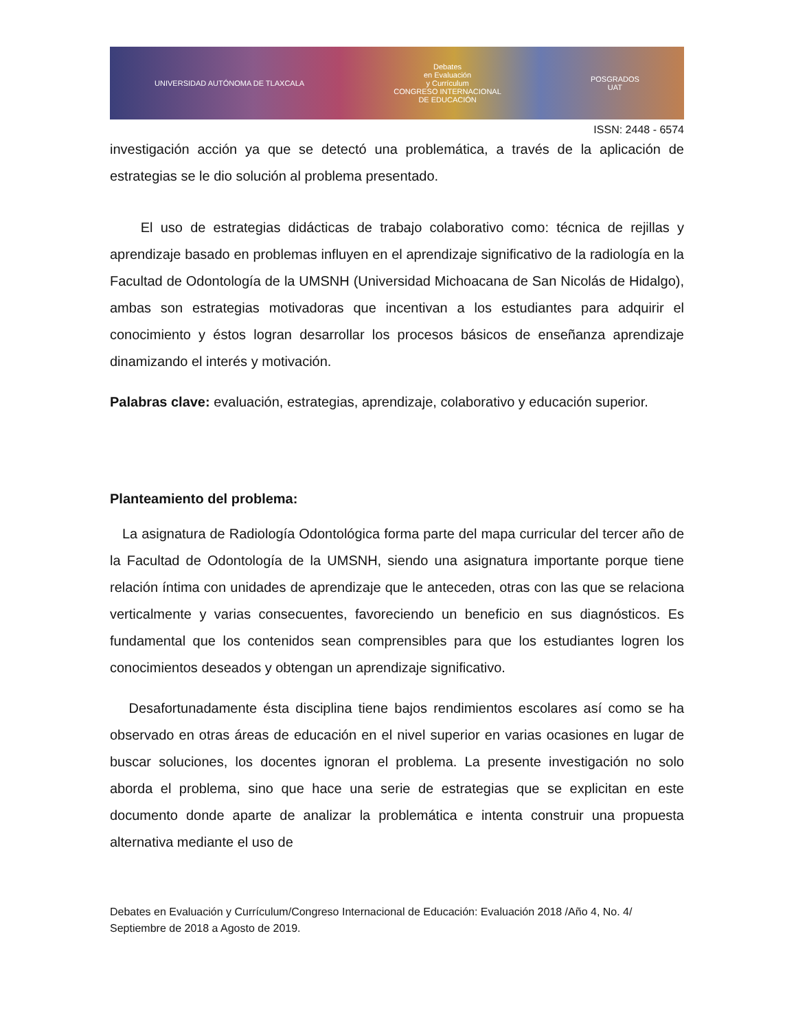UNIVERSIDAD AUTÓNOMA DE TLAXCALA
Debates
en Evaluación
y Currículum
CONGRESO INTERNACIONAL
DE EDUCACIÓN
POSGRADOS
UAT
ISSN: 2448 - 6574
investigación acción ya que se detectó una problemática, a través de la aplicación de estrategias se le dio solución al problema presentado.
El uso de estrategias didácticas de trabajo colaborativo como: técnica de rejillas y aprendizaje basado en problemas influyen en el aprendizaje significativo de la radiología en la Facultad de Odontología de la UMSNH (Universidad Michoacana de San Nicolás de Hidalgo), ambas son estrategias motivadoras que incentivan a los estudiantes para adquirir el conocimiento y éstos logran desarrollar los procesos básicos de enseñanza aprendizaje dinamizando el interés y motivación.
Palabras clave: evaluación, estrategias, aprendizaje, colaborativo y educación superior.
Planteamiento del problema:
La asignatura de Radiología Odontológica forma parte del mapa curricular del tercer año de la Facultad de Odontología de la UMSNH, siendo una asignatura importante porque tiene relación íntima con unidades de aprendizaje que le anteceden, otras con las que se relaciona verticalmente y varias consecuentes, favoreciendo un beneficio en sus diagnósticos. Es fundamental que los contenidos sean comprensibles para que los estudiantes logren los conocimientos deseados y obtengan un aprendizaje significativo.
Desafortunadamente ésta disciplina tiene bajos rendimientos escolares así como se ha observado en otras áreas de educación en el nivel superior en varias ocasiones en lugar de buscar soluciones, los docentes ignoran el problema. La presente investigación no solo aborda el problema, sino que hace una serie de estrategias que se explicitan en este documento donde aparte de analizar la problemática e intenta construir una propuesta alternativa mediante el uso de
Debates en Evaluación y Currículum/Congreso Internacional de Educación: Evaluación 2018 /Año 4, No. 4/ Septiembre de 2018 a Agosto de 2019.